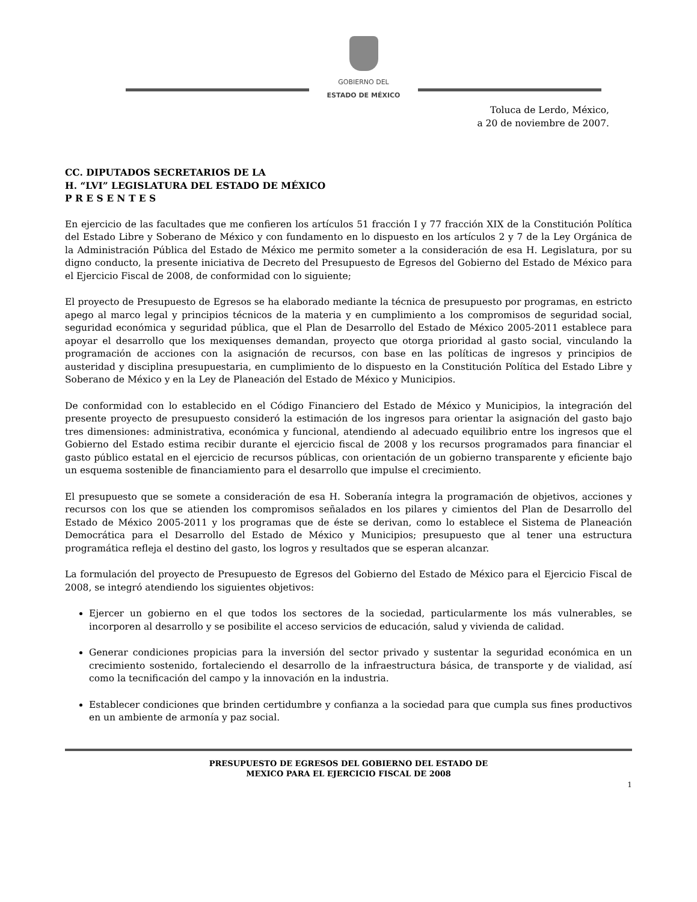GOBIERNO DEL
ESTADO DE MÉXICO
Toluca de Lerdo, México,
a 20 de noviembre de 2007.
CC. DIPUTADOS SECRETARIOS DE LA
H. “LVI” LEGISLATURA DEL ESTADO DE MÉXICO
P R E S E N T E S
En ejercicio de las facultades que me confieren los artículos 51 fracción I y 77 fracción XIX de la Constitución Política del Estado Libre y Soberano de México y con fundamento en lo dispuesto en los artículos 2 y 7 de la Ley Orgánica de la Administración Pública del Estado de México me permito someter a la consideración de esa H. Legislatura, por su digno conducto, la presente iniciativa de Decreto del Presupuesto de Egresos del Gobierno del Estado de México para el Ejercicio Fiscal de 2008, de conformidad con lo siguiente;
El proyecto de Presupuesto de Egresos se ha elaborado mediante la técnica de presupuesto por programas, en estricto apego al marco legal y principios técnicos de la materia y en cumplimiento a los compromisos de seguridad social, seguridad económica y seguridad pública, que el Plan de Desarrollo del Estado de México 2005-2011 establece para apoyar el desarrollo que los mexiquenses demandan, proyecto que otorga prioridad al gasto social, vinculando la programación de acciones con la asignación de recursos, con base en las políticas de ingresos y principios de austeridad y disciplina presupuestaria, en cumplimiento de lo dispuesto en la Constitución Política del Estado Libre y Soberano de México y en la Ley de Planeación del Estado de México y Municipios.
De conformidad con lo establecido en el Código Financiero del Estado de México y Municipios, la integración del presente proyecto de presupuesto consideró la estimación de los ingresos para orientar la asignación del gasto bajo tres dimensiones: administrativa, económica y funcional, atendiendo al adecuado equilibrio entre los ingresos que el Gobierno del Estado estima recibir durante el ejercicio fiscal de 2008 y los recursos programados para financiar el gasto público estatal en el ejercicio de recursos públicas, con orientación de un gobierno transparente y eficiente bajo un esquema sostenible de financiamiento para el desarrollo que impulse el crecimiento.
El presupuesto que se somete a consideración de esa H. Soberanía integra la programación de objetivos, acciones y recursos con los que se atienden los compromisos señalados en los pilares y cimientos del Plan de Desarrollo del Estado de México 2005-2011 y los programas que de éste se derivan, como lo establece el Sistema de Planeación Democrática para el Desarrollo del Estado de México y Municipios; presupuesto que al tener una estructura programática refleja el destino del gasto, los logros y resultados que se esperan alcanzar.
La formulación del proyecto de Presupuesto de Egresos del Gobierno del Estado de México para el Ejercicio Fiscal de 2008, se integró atendiendo los siguientes objetivos:
Ejercer un gobierno en el que todos los sectores de la sociedad, particularmente los más vulnerables, se incorporen al desarrollo y se posibilite el acceso servicios de educación, salud y vivienda de calidad.
Generar condiciones propicias para la inversión del sector privado y sustentar la seguridad económica en un crecimiento sostenido, fortaleciendo el desarrollo de la infraestructura básica, de transporte y de vialidad, así como la tecnificación del campo y la innovación en la industria.
Establecer condiciones que brinden certidumbre y confianza a la sociedad para que cumpla sus fines productivos en un ambiente de armonía y paz social.
PRESUPUESTO DE EGRESOS DEL GOBIERNO DEL ESTADO DE
MEXICO PARA EL EJERCICIO FISCAL DE 2008
1